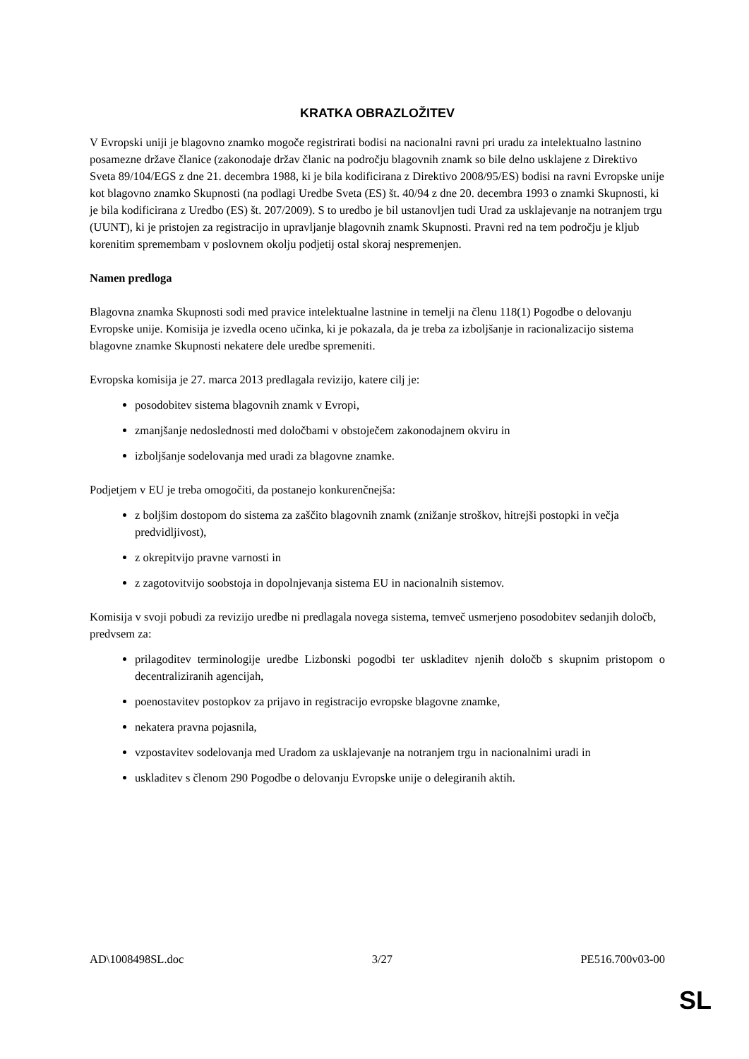KRATKA OBRAZLOŽITEV
V Evropski uniji je blagovno znamko mogoče registrirati bodisi na nacionalni ravni pri uradu za intelektualno lastnino posamezne države članice (zakonodaje držav članic na področju blagovnih znamk so bile delno usklajene z Direktivo Sveta 89/104/EGS z dne 21. decembra 1988, ki je bila kodificirana z Direktivo 2008/95/ES) bodisi na ravni Evropske unije kot blagovno znamko Skupnosti (na podlagi Uredbe Sveta (ES) št. 40/94 z dne 20. decembra 1993 o znamki Skupnosti, ki je bila kodificirana z Uredbo (ES) št. 207/2009). S to uredbo je bil ustanovljen tudi Urad za usklajevanje na notranjem trgu (UUNT), ki je pristojen za registracijo in upravljanje blagovnih znamk Skupnosti. Pravni red na tem področju je kljub korenitim spremembam v poslovnem okolju podjetij ostal skoraj nespremenjen.
Namen predloga
Blagovna znamka Skupnosti sodi med pravice intelektualne lastnine in temelji na členu 118(1) Pogodbe o delovanju Evropske unije. Komisija je izvedla oceno učinka, ki je pokazala, da je treba za izboljšanje in racionalizacijo sistema blagovne znamke Skupnosti nekatere dele uredbe spremeniti.
Evropska komisija je 27. marca 2013 predlagala revizijo, katere cilj je:
posodobitev sistema blagovnih znamk v Evropi,
zmanjšanje nedoslednosti med določbami v obstoječem zakonodajnem okviru in
izboljšanje sodelovanja med uradi za blagovne znamke.
Podjetjem v EU je treba omogočiti, da postanejo konkurenčnejša:
z boljšim dostopom do sistema za zaščito blagovnih znamk (znižanje stroškov, hitrejši postopki in večja predvidljivost),
z okrepitvijo pravne varnosti in
z zagotovitvijo soobstoja in dopolnjevanja sistema EU in nacionalnih sistemov.
Komisija v svoji pobudi za revizijo uredbe ni predlagala novega sistema, temveč usmerjeno posodobitev sedanjih določb, predvsem za:
prilagoditev terminologije uredbe Lizbonski pogodbi ter uskladitev njenih določb s skupnim pristopom o decentraliziranih agencijah,
poenostavitev postopkov za prijavo in registracijo evropske blagovne znamke,
nekatera pravna pojasnila,
vzpostavitev sodelovanja med Uradom za usklajevanje na notranjem trgu in nacionalnimi uradi in
uskladitev s členom 290 Pogodbe o delovanju Evropske unije o delegiranih aktih.
AD\1008498SL.doc 3/27 PE516.700v03-00
SL